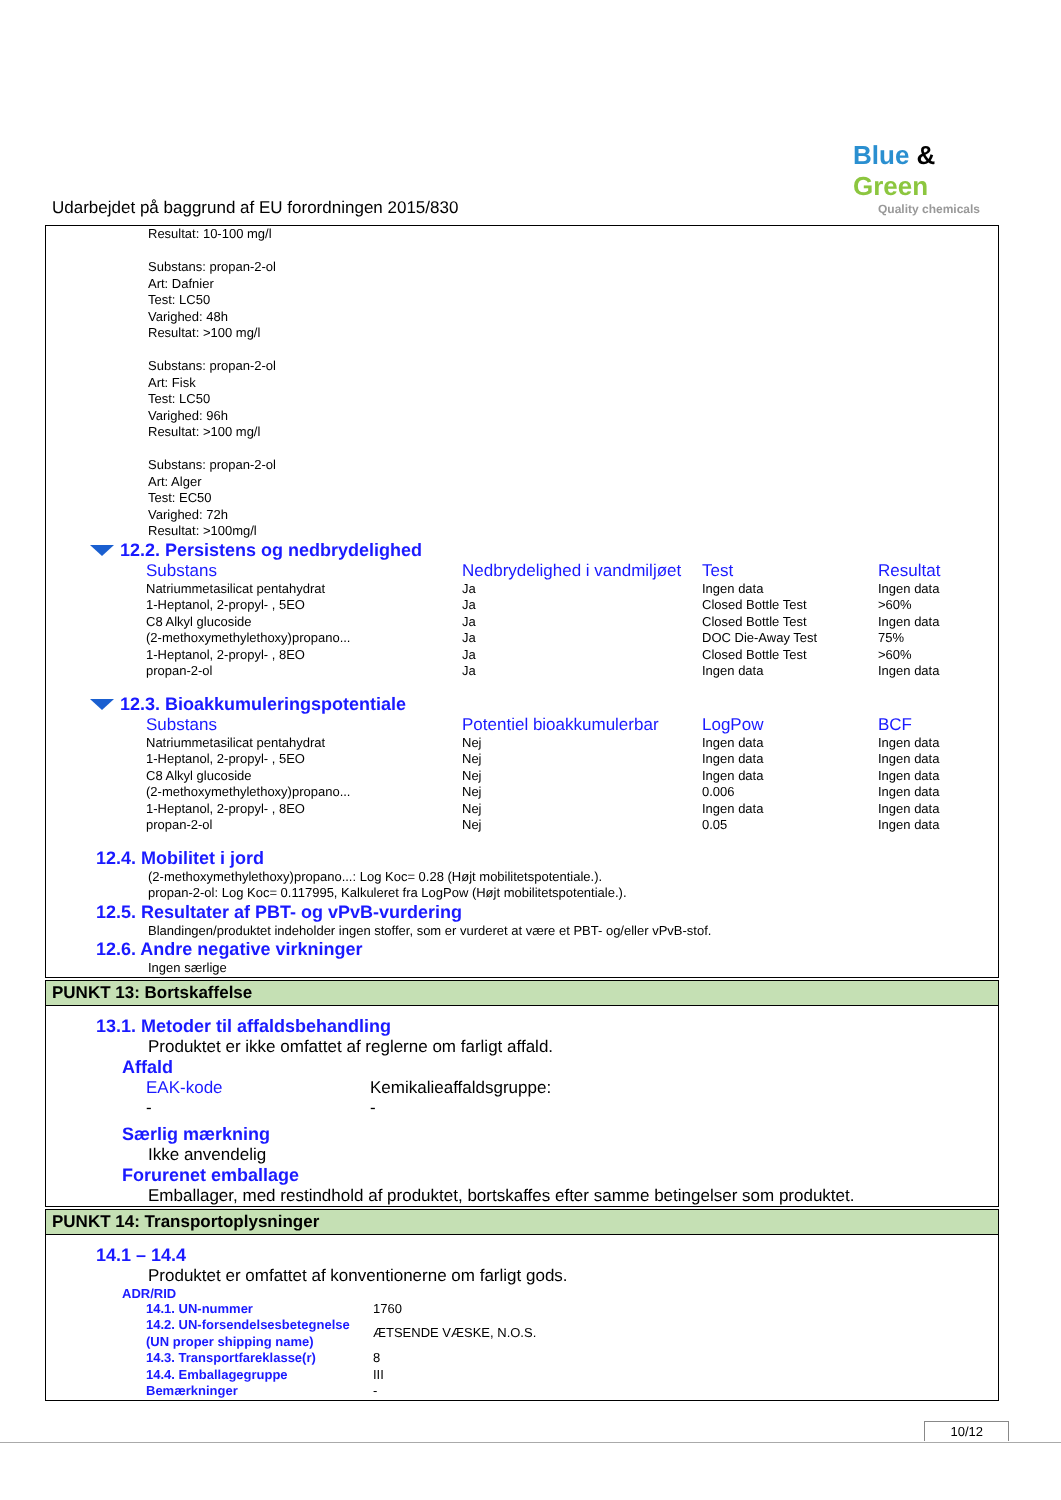Blue & Green
Quality chemicals
Udarbejdet på baggrund af EU forordningen 2015/830
Resultat: 10-100 mg/l
Substans: propan-2-ol
Art: Dafnier
Test: LC50
Varighed: 48h
Resultat: >100 mg/l
Substans: propan-2-ol
Art: Fisk
Test: LC50
Varighed: 96h
Resultat: >100 mg/l
Substans: propan-2-ol
Art: Alger
Test: EC50
Varighed: 72h
Resultat: >100mg/l
12.2. Persistens og nedbrydelighed
| Substans | Nedbrydelighed i vandmiljøet | Test | Resultat |
| --- | --- | --- | --- |
| Natriummetasilicat pentahydrat | Ja | Ingen data | Ingen data |
| 1-Heptanol, 2-propyl- , 5EO | Ja | Closed Bottle Test | >60% |
| C8 Alkyl glucoside | Ja | Closed Bottle Test | Ingen data |
| (2-methoxymethylethoxy)propano... | Ja | DOC Die-Away Test | 75% |
| 1-Heptanol, 2-propyl- , 8EO | Ja | Closed Bottle Test | >60% |
| propan-2-ol | Ja | Ingen data | Ingen data |
12.3. Bioakkumuleringspotentiale
| Substans | Potentiel bioakkumulerbar | LogPow | BCF |
| --- | --- | --- | --- |
| Natriummetasilicat pentahydrat | Nej | Ingen data | Ingen data |
| 1-Heptanol, 2-propyl- , 5EO | Nej | Ingen data | Ingen data |
| C8 Alkyl glucoside | Nej | Ingen data | Ingen data |
| (2-methoxymethylethoxy)propano... | Nej | 0.006 | Ingen data |
| 1-Heptanol, 2-propyl- , 8EO | Nej | Ingen data | Ingen data |
| propan-2-ol | Nej | 0.05 | Ingen data |
12.4. Mobilitet i jord
(2-methoxymethylethoxy)propano...: Log Koc= 0.28 (Højt mobilitetspotentiale.).
propan-2-ol: Log Koc= 0.117995, Kalkuleret fra LogPow (Højt mobilitetspotentiale.).
12.5. Resultater af PBT- og vPvB-vurdering
Blandingen/produktet indeholder ingen stoffer, som er vurderet at være et PBT- og/eller vPvB-stof.
12.6. Andre negative virkninger
Ingen særlige
PUNKT 13: Bortskaffelse
13.1. Metoder til affaldsbehandling
Produktet er ikke omfattet af reglerne om farligt affald.
Affald
| EAK-kode | Kemikalieaffaldsgruppe: |
| - | - |
Særlig mærkning
Ikke anvendelig
Forurenet emballage
Emballager, med restindhold af produktet, bortskaffes efter samme betingelser som produktet.
PUNKT 14: Transportoplysninger
14.1 – 14.4
Produktet er omfattet af konventionerne om farligt gods.
ADR/RID
| 14.1. UN-nummer | 1760 |
| 14.2. UN-forsendelsesbetegnelse (UN proper shipping name) | ÆTSENDE VÆSKE, N.O.S. |
| 14.3. Transportfareklasse(r) | 8 |
| 14.4. Emballagegruppe | III |
| Bemærkninger | - |
10/12